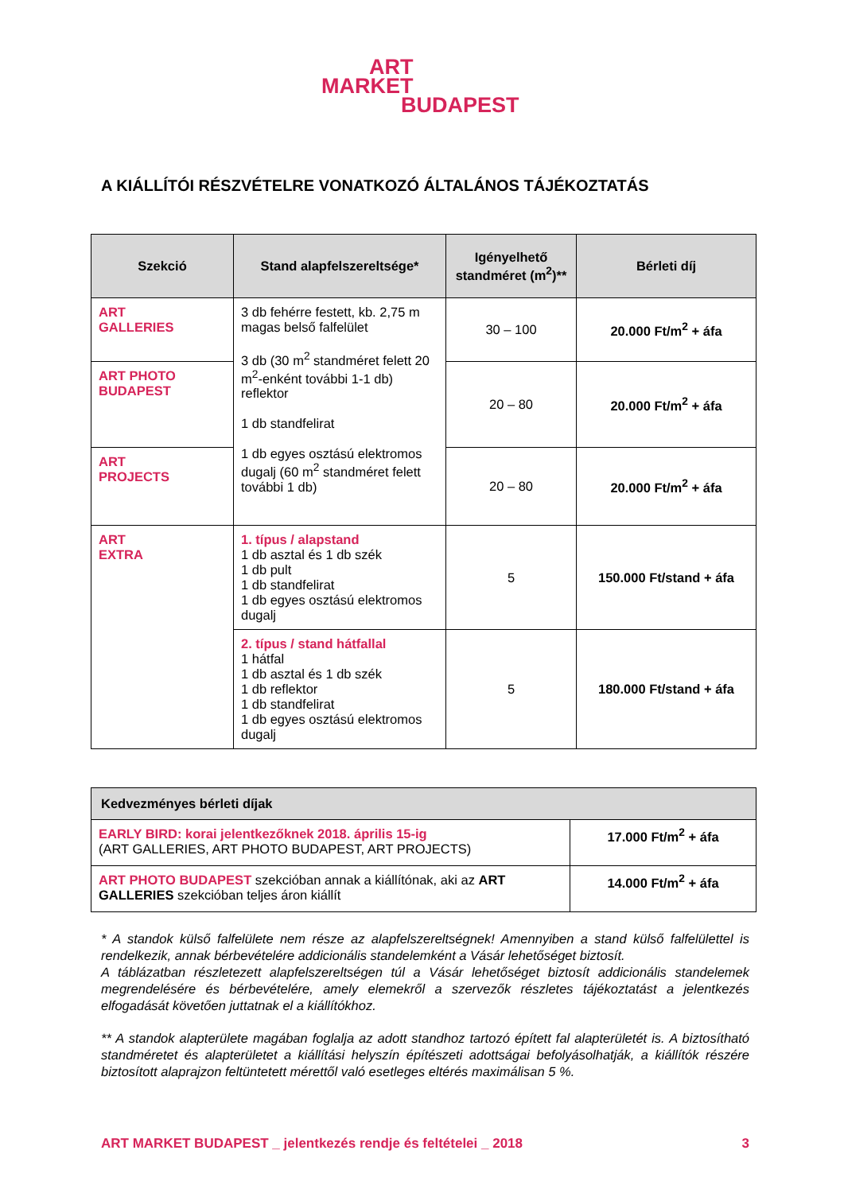ART
MARKET
BUDAPEST
A KIÁLLÍTÓI RÉSZVÉTELRE VONATKOZÓ ÁLTALÁNOS TÁJÉKOZTATÁS
| Szekció | Stand alapfelszereltsége* | Igényelhető standméret (m<sup>2</sup>)** | Bérleti díj |
| --- | --- | --- | --- |
| ART GALLERIES | 3 db fehérre festett, kb. 2,75 m magas belső falfelület 3 db (30 m<sup>2</sup> standméret felett 20 m<sup>2</sup>-enként további 1-1 db) reflektor 1 db standfelirat 1 db egyes osztású elektromos dugalj (60 m<sup>2</sup> standméret felett további 1 db) | 30 – 100 | 20.000 Ft/m<sup>2</sup> + áfa |
| ART PHOTO BUDAPEST | | 20 – 80 | 20.000 Ft/m<sup>2</sup> + áfa |
| ART PROJECTS | | 20 – 80 | 20.000 Ft/m<sup>2</sup> + áfa |
| ART EXTRA | 1. típus / alapstand 1 db asztal és 1 db szék 1 db pult 1 db standfelirat 1 db egyes osztású elektromos dugalj | 5 | 150.000 Ft/stand + áfa |
| | 2. típus / stand hátfallal 1 hátfal 1 db asztal és 1 db szék 1 db reflektor 1 db standfelirat 1 db egyes osztású elektromos dugalj | 5 | 180.000 Ft/stand + áfa |
| Kedvezményes bérleti díjak | |
| --- | --- |
| EARLY BIRD: korai jelentkezőknek 2018. április 15-ig (ART GALLERIES, ART PHOTO BUDAPEST, ART PROJECTS) | 17.000 Ft/m<sup>2</sup> + áfa |
| ART PHOTO BUDAPEST szekcióban annak a kiállítónak, aki az ART GALLERIES szekcióban teljes áron kiállít | 14.000 Ft/m<sup>2</sup> + áfa |
* A standok külső falfelülete nem része az alapfelszereltségnek! Amennyiben a stand külső falfelülettel is rendelkezik, annak bérbevételére addicionális standelemként a Vásár lehetőséget biztosít.
A táblázatban részletezett alapfelszereltségen túl a Vásár lehetőséget biztosít addicionális standelemek megrendelésére és bérbevételére, amely elemekről a szervezők részletes tájékoztatást a jelentkezés elfogadását követően juttatnak el a kiállítókhoz.
** A standok alapterülete magában foglalja az adott standhoz tartozó épített fal alapterületét is. A biztosítható standméretet és alapterületet a kiállítási helyszín építészeti adottságai befolyásolhatják, a kiállítók részére biztosított alaprajzon feltüntetett mérettől való esetleges eltérés maximálisan 5 %.
ART MARKET BUDAPEST _ jelentkezés rendje és feltételei _ 2018 3